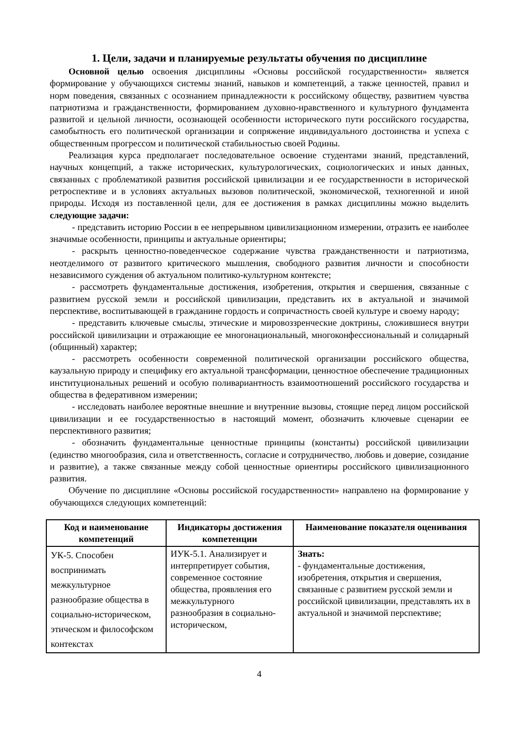1. Цели, задачи и планируемые результаты обучения по дисциплине
Основной целью освоения дисциплины «Основы российской государственности» является формирование у обучающихся системы знаний, навыков и компетенций, а также ценностей, правил и норм поведения, связанных с осознанием принадлежности к российскому обществу, развитием чувства патриотизма и гражданственности, формированием духовно-нравственного и культурного фундамента развитой и цельной личности, осознающей особенности исторического пути российского государства, самобытность его политической организации и сопряжение индивидуального достоинства и успеха с общественным прогрессом и политической стабильностью своей Родины.
Реализация курса предполагает последовательное освоение студентами знаний, представлений, научных концепций, а также исторических, культурологических, социологических и иных данных, связанных с проблематикой развития российской цивилизации и ее государственности в исторической ретроспективе и в условиях актуальных вызовов политической, экономической, техногенной и иной природы. Исходя из поставленной цели, для ее достижения в рамках дисциплины можно выделить следующие задачи:
- представить историю России в ее непрерывном цивилизационном измерении, отразить ее наиболее значимые особенности, принципы и актуальные ориентиры;
- раскрыть ценностно-поведенческое содержание чувства гражданственности и патриотизма, неотделимого от развитого критического мышления, свободного развития личности и способности независимого суждения об актуальном политико-культурном контексте;
- рассмотреть фундаментальные достижения, изобретения, открытия и свершения, связанные с развитием русской земли и российской цивилизации, представить их в актуальной и значимой перспективе, воспитывающей в гражданине гордость и сопричастность своей культуре и своему народу;
- представить ключевые смыслы, этические и мировоззренческие доктрины, сложившиеся внутри российской цивилизации и отражающие ее многонациональный, многоконфессиональный и солидарный (общинный) характер;
- рассмотреть особенности современной политической организации российского общества, каузальную природу и специфику его актуальной трансформации, ценностное обеспечение традиционных институциональных решений и особую поливариантность взаимоотношений российского государства и общества в федеративном измерении;
- исследовать наиболее вероятные внешние и внутренние вызовы, стоящие перед лицом российской цивилизации и ее государственностью в настоящий момент, обозначить ключевые сценарии ее перспективного развития;
- обозначить фундаментальные ценностные принципы (константы) российской цивилизации (единство многообразия, сила и ответственность, согласие и сотрудничество, любовь и доверие, созидание и развитие), а также связанные между собой ценностные ориентиры российского цивилизационного развития.
Обучение по дисциплине «Основы российской государственности» направлено на формирование у обучающихся следующих компетенций:
| Код и наименование компетенций | Индикаторы достижения компетенции | Наименование показателя оценивания |
| --- | --- | --- |
| УК-5. Способен воспринимать межкультурное разнообразие общества в социально-историческом, этическом и философском контекстах | ИУК-5.1. Анализирует и интерпретирует события, современное состояние общества, проявления его межкультурного разнообразия в социально-историческом, | Знать: - фундаментальные достижения, изобретения, открытия и свершения, связанные с развитием русской земли и российской цивилизации, представлять их в актуальной и значимой перспективе; |
4